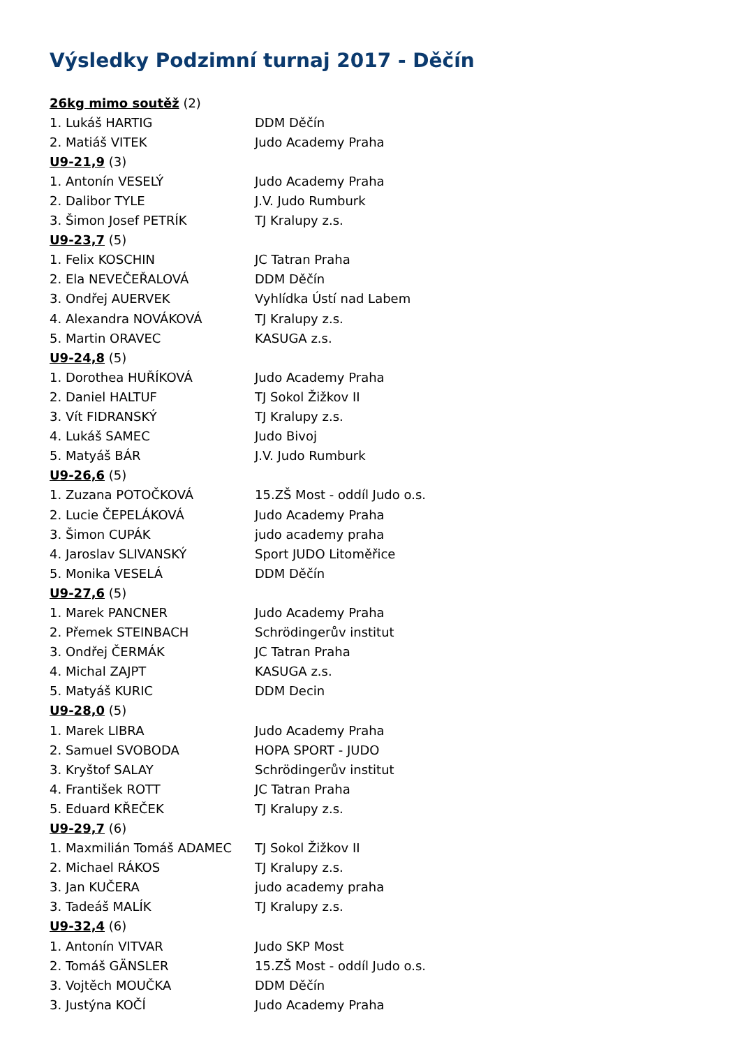Výsledky Podzimní turnaj 2017 - Děčín
| 26kg mimo soutěž (2) | |
| 1. Lukáš HARTIG | DDM Děčín |
| 2. Matiáš VITEK | Judo Academy Praha |
| U9-21,9 (3) | |
| 1. Antonín VESELÝ | Judo Academy Praha |
| 2. Dalibor TYLE | J.V. Judo Rumburk |
| 3. Šimon Josef PETRÍK | TJ Kralupy z.s. |
| U9-23,7 (5) | |
| 1. Felix KOSCHIN | JC Tatran Praha |
| 2. Ela NEVEČEŘALOVÁ | DDM Děčín |
| 3. Ondřej AUERVEK | Vyhlídka Ústí nad Labem |
| 4. Alexandra NOVÁKOVÁ | TJ Kralupy z.s. |
| 5. Martin ORAVEC | KASUGA z.s. |
| U9-24,8 (5) | |
| 1. Dorothea HUŘÍKOVÁ | Judo Academy Praha |
| 2. Daniel HALTUF | TJ Sokol Žižkov II |
| 3. Vít FIDRANSKÝ | TJ Kralupy z.s. |
| 4. Lukáš SAMEC | Judo Bivoj |
| 5. Matyáš BÁR | J.V. Judo Rumburk |
| U9-26,6 (5) | |
| 1. Zuzana POTOČKOVÁ | 15.ZŠ Most - oddíl Judo o.s. |
| 2. Lucie ČEPELÁKOVÁ | Judo Academy Praha |
| 3. Šimon CUPÁK | judo academy praha |
| 4. Jaroslav SLIVANSKÝ | Sport JUDO Litoměřice |
| 5. Monika VESELÁ | DDM Děčín |
| U9-27,6 (5) | |
| 1. Marek PANCNER | Judo Academy Praha |
| 2. Přemek STEINBACH | Schrödingerův institut |
| 3. Ondřej ČERMÁK | JC Tatran Praha |
| 4. Michal ZAJPT | KASUGA z.s. |
| 5. Matyáš KURIC | DDM Decin |
| U9-28,0 (5) | |
| 1. Marek LIBRA | Judo Academy Praha |
| 2. Samuel SVOBODA | HOPA SPORT - JUDO |
| 3. Kryštof SALAY | Schrödingerův institut |
| 4. František ROTT | JC Tatran Praha |
| 5. Eduard KŘEČEK | TJ Kralupy z.s. |
| U9-29,7 (6) | |
| 1. Maxmilián Tomáš ADAMEC | TJ Sokol Žižkov II |
| 2. Michael RÁKOS | TJ Kralupy z.s. |
| 3. Jan KUČERA | judo academy praha |
| 3. Tadeáš MALÍK | TJ Kralupy z.s. |
| U9-32,4 (6) | |
| 1. Antonín VITVAR | Judo SKP Most |
| 2. Tomáš GÄNSLER | 15.ZŠ Most - oddíl Judo o.s. |
| 3. Vojtěch MOUČKA | DDM Děčín |
| 3. Justýna KOČÍ | Judo Academy Praha |